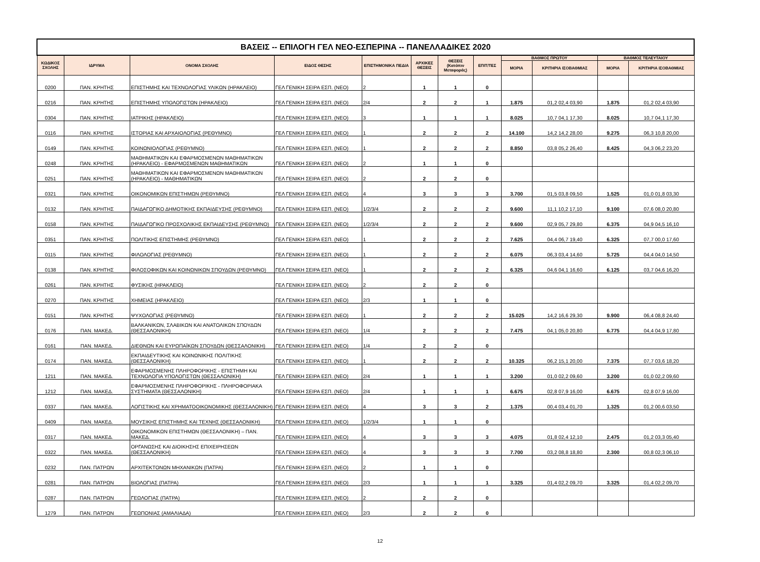| ΒΑΣΕΙΣ -- ΕΠΙΛΟΓΗ ΓΕΛ ΝΕΟ-ΕΣΠΕΡΙΝΑ -- ΠΑΝΕΛΛΑΔΙΚΕΣ 2020 | | | | | | | | | | | |
| ΚΩΔΙΚΟΣ ΣΧΟΛΗΣ | ΙΔΡΥΜΑ | ΟΝΟΜΑ ΣΧΟΛΗΣ | ΕΙΔΟΣ ΘΕΣΗΣ | ΕΠΙΣΤΗΜΟΝΙΚΑ ΠΕΔΙΑ | ΑΡΧΙΚΕΣ ΘΕΣΕΙΣ | ΘΕΣΕΙΣ (Κατόπιν Μεταφοράς) | ΕΠΙΤ/ΤΕΣ | ΒΑΘΜΟΣ ΠΡΩΤΟΥ | | ΒΑΘΜΟΣ ΤΕΛΕΥΤΑΙΟΥ | |
| | | | | | | | | ΜΟΡΙΑ | ΚΡΙΤΗΡΙΑ ΙΣΟΒΑΘΜΙΑΣ | ΜΟΡΙΑ | ΚΡΙΤΗΡΙΑ ΙΣΟΒΑΘΜΙΑΣ |
| 0200 | ΠΑΝ. ΚΡΗΤΗΣ | ΕΠΙΣΤΗΜΗΣ ΚΑΙ ΤΕΧΝΟΛΟΓΙΑΣ ΥΛΙΚΩΝ (ΗΡΑΚΛΕΙΟ) | ΓΕΛ ΓΕΝΙΚΗ ΣΕΙΡΑ ΕΣΠ. (ΝΕΟ) | 2 | 1 | 1 | 0 | | | | |
| 0216 | ΠΑΝ. ΚΡΗΤΗΣ | ΕΠΙΣΤΗΜΗΣ ΥΠΟΛΟΓΙΣΤΩΝ (ΗΡΑΚΛΕΙΟ) | ΓΕΛ ΓΕΝΙΚΗ ΣΕΙΡΑ ΕΣΠ. (ΝΕΟ) | 2/4 | 2 | 2 | 1 | 1.875 | 01,2 02,4 03,90 | 1.875 | 01,2 02,4 03,90 |
| 0304 | ΠΑΝ. ΚΡΗΤΗΣ | ΙΑΤΡΙΚΗΣ (ΗΡΑΚΛΕΙΟ) | ΓΕΛ ΓΕΝΙΚΗ ΣΕΙΡΑ ΕΣΠ. (ΝΕΟ) | 3 | 1 | 1 | 1 | 8.025 | 10,7 04,1 17,30 | 8.025 | 10,7 04,1 17,30 |
| 0116 | ΠΑΝ. ΚΡΗΤΗΣ | ΙΣΤΟΡΙΑΣ ΚΑΙ ΑΡΧΑΙΟΛΟΓΙΑΣ (ΡΕΘΥΜΝΟ) | ΓΕΛ ΓΕΝΙΚΗ ΣΕΙΡΑ ΕΣΠ. (ΝΕΟ) | 1 | 2 | 2 | 2 | 14.100 | 14,2 14,2 28,00 | 9.275 | 06,3 10,8 20,00 |
| 0149 | ΠΑΝ. ΚΡΗΤΗΣ | ΚΟΙΝΩΝΙΟΛΟΓΙΑΣ (ΡΕΘΥΜΝΟ) | ΓΕΛ ΓΕΝΙΚΗ ΣΕΙΡΑ ΕΣΠ. (ΝΕΟ) | 1 | 2 | 2 | 2 | 8.850 | 03,8 05,2 26,40 | 8.425 | 04,3 06,2 23,20 |
| 0248 | ΠΑΝ. ΚΡΗΤΗΣ | ΜΑΘΗΜΑΤΙΚΩΝ ΚΑΙ ΕΦΑΡΜΟΣΜΕΝΩΝ ΜΑΘΗΜΑΤΙΚΩΝ (ΗΡΑΚΛΕΙΟ) - ΕΦΑΡΜΟΣΜΕΝΩΝ ΜΑΘΗΜΑΤΙΚΩΝ | ΓΕΛ ΓΕΝΙΚΗ ΣΕΙΡΑ ΕΣΠ. (ΝΕΟ) | 2 | 1 | 1 | 0 | | | | |
| 0251 | ΠΑΝ. ΚΡΗΤΗΣ | ΜΑΘΗΜΑΤΙΚΩΝ ΚΑΙ ΕΦΑΡΜΟΣΜΕΝΩΝ ΜΑΘΗΜΑΤΙΚΩΝ (ΗΡΑΚΛΕΙΟ) - ΜΑΘΗΜΑΤΙΚΩΝ | ΓΕΛ ΓΕΝΙΚΗ ΣΕΙΡΑ ΕΣΠ. (ΝΕΟ) | 2 | 2 | 2 | 0 | | | | |
| 0321 | ΠΑΝ. ΚΡΗΤΗΣ | ΟΙΚΟΝΟΜΙΚΩΝ ΕΠΙΣΤΗΜΩΝ (ΡΕΘΥΜΝΟ) | ΓΕΛ ΓΕΝΙΚΗ ΣΕΙΡΑ ΕΣΠ. (ΝΕΟ) | 4 | 3 | 3 | 3 | 3.700 | 01,5 03,8 09,50 | 1.525 | 01,0 01,8 03,30 |
| 0132 | ΠΑΝ. ΚΡΗΤΗΣ | ΠΑΙΔΑΓΩΓΙΚΟ ΔΗΜΟΤΙΚΗΣ ΕΚΠΑΙΔΕΥΣΗΣ (ΡΕΘΥΜΝΟ) | ΓΕΛ ΓΕΝΙΚΗ ΣΕΙΡΑ ΕΣΠ. (ΝΕΟ) | 1/2/3/4 | 2 | 2 | 2 | 9.600 | 11,1 10,2 17,10 | 9.100 | 07,6 08,0 20,80 |
| 0158 | ΠΑΝ. ΚΡΗΤΗΣ | ΠΑΙΔΑΓΩΓΙΚΟ ΠΡΟΣΧΟΛΙΚΗΣ ΕΚΠΑΙΔΕΥΣΗΣ (ΡΕΘΥΜΝΟ) | ΓΕΛ ΓΕΝΙΚΗ ΣΕΙΡΑ ΕΣΠ. (ΝΕΟ) | 1/2/3/4 | 2 | 2 | 2 | 9.600 | 02,9 05,7 29,80 | 6.375 | 04,9 04,5 16,10 |
| 0351 | ΠΑΝ. ΚΡΗΤΗΣ | ΠΟΛΙΤΙΚΗΣ ΕΠΙΣΤΗΜΗΣ (ΡΕΘΥΜΝΟ) | ΓΕΛ ΓΕΝΙΚΗ ΣΕΙΡΑ ΕΣΠ. (ΝΕΟ) | 1 | 2 | 2 | 2 | 7.625 | 04,4 06,7 19,40 | 6.325 | 07,7 00,0 17,60 |
| 0115 | ΠΑΝ. ΚΡΗΤΗΣ | ΦΙΛΟΛΟΓΙΑΣ (ΡΕΘΥΜΝΟ) | ΓΕΛ ΓΕΝΙΚΗ ΣΕΙΡΑ ΕΣΠ. (ΝΕΟ) | 1 | 2 | 2 | 2 | 6.075 | 06,3 03,4 14,60 | 5.725 | 04,4 04,0 14,50 |
| 0138 | ΠΑΝ. ΚΡΗΤΗΣ | ΦΙΛΟΣΟΦΙΚΩΝ ΚΑΙ ΚΟΙΝΩΝΙΚΩΝ ΣΠΟΥΔΩΝ (ΡΕΘΥΜΝΟ) | ΓΕΛ ΓΕΝΙΚΗ ΣΕΙΡΑ ΕΣΠ. (ΝΕΟ) | 1 | 2 | 2 | 2 | 6.325 | 04,6 04,1 16,60 | 6.125 | 03,7 04,6 16,20 |
| 0261 | ΠΑΝ. ΚΡΗΤΗΣ | ΦΥΣΙΚΗΣ (ΗΡΑΚΛΕΙΟ) | ΓΕΛ ΓΕΝΙΚΗ ΣΕΙΡΑ ΕΣΠ. (ΝΕΟ) | 2 | 2 | 2 | 0 | | | | |
| 0270 | ΠΑΝ. ΚΡΗΤΗΣ | ΧΗΜΕΙΑΣ (ΗΡΑΚΛΕΙΟ) | ΓΕΛ ΓΕΝΙΚΗ ΣΕΙΡΑ ΕΣΠ. (ΝΕΟ) | 2/3 | 1 | 1 | 0 | | | | |
| 0151 | ΠΑΝ. ΚΡΗΤΗΣ | ΨΥΧΟΛΟΓΙΑΣ (ΡΕΘΥΜΝΟ) | ΓΕΛ ΓΕΝΙΚΗ ΣΕΙΡΑ ΕΣΠ. (ΝΕΟ) | 1 | 2 | 2 | 2 | 15.025 | 14,2 16,6 29,30 | 9.900 | 06,4 08,8 24,40 |
| 0176 | ΠΑΝ. ΜΑΚΕΔ. | ΒΑΛΚΑΝΙΚΩΝ, ΣΛΑΒΙΚΩΝ ΚΑΙ ΑΝΑΤΟΛΙΚΩΝ ΣΠΟΥΔΩΝ (ΘΕΣΣΑΛΟΝΙΚΗ) | ΓΕΛ ΓΕΝΙΚΗ ΣΕΙΡΑ ΕΣΠ. (ΝΕΟ) | 1/4 | 2 | 2 | 2 | 7.475 | 04,1 05,0 20,80 | 6.775 | 04,4 04,9 17,80 |
| 0161 | ΠΑΝ. ΜΑΚΕΔ. | ΔΙΕΘΝΩΝ ΚΑΙ ΕΥΡΩΠΑΪΚΩΝ ΣΠΟΥΔΩΝ (ΘΕΣΣΑΛΟΝΙΚΗ) | ΓΕΛ ΓΕΝΙΚΗ ΣΕΙΡΑ ΕΣΠ. (ΝΕΟ) | 1/4 | 2 | 2 | 0 | | | | |
| 0174 | ΠΑΝ. ΜΑΚΕΔ. | ΕΚΠΑΙΔΕΥΤΙΚΗΣ ΚΑΙ ΚΟΙΝΩΝΙΚΗΣ ΠΟΛΙΤΙΚΗΣ (ΘΕΣΣΑΛΟΝΙΚΗ) | ΓΕΛ ΓΕΝΙΚΗ ΣΕΙΡΑ ΕΣΠ. (ΝΕΟ) | 1 | 2 | 2 | 2 | 10.325 | 06,2 15,1 20,00 | 7.375 | 07,7 03,6 18,20 |
| 1211 | ΠΑΝ. ΜΑΚΕΔ. | ΕΦΑΡΜΟΣΜΕΝΗΣ ΠΛΗΡΟΦΟΡΙΚΗΣ - ΕΠΙΣΤΗΜΗ ΚΑΙ ΤΕΧΝΟΛΟΓΙΑ ΥΠΟΛΟΓΙΣΤΩΝ (ΘΕΣΣΑΛΟΝΙΚΗ) | ΓΕΛ ΓΕΝΙΚΗ ΣΕΙΡΑ ΕΣΠ. (ΝΕΟ) | 2/4 | 1 | 1 | 1 | 3.200 | 01,0 02,2 09,60 | 3.200 | 01,0 02,2 09,60 |
| 1212 | ΠΑΝ. ΜΑΚΕΔ. | ΕΦΑΡΜΟΣΜΕΝΗΣ ΠΛΗΡΟΦΟΡΙΚΗΣ - ΠΛΗΡΟΦΟΡΙΑΚΑ ΣΥΣΤΗΜΑΤΑ (ΘΕΣΣΑΛΟΝΙΚΗ) | ΓΕΛ ΓΕΝΙΚΗ ΣΕΙΡΑ ΕΣΠ. (ΝΕΟ) | 2/4 | 1 | 1 | 1 | 6.675 | 02,8 07,9 16,00 | 6.675 | 02,8 07,9 16,00 |
| 0337 | ΠΑΝ. ΜΑΚΕΔ. | ΛΟΓΙΣΤΙΚΗΣ ΚΑΙ ΧΡΗΜΑΤΟΟΙΚΟΝΟΜΙΚΗΣ (ΘΕΣΣΑΛΟΝΙΚΗ) | ΓΕΛ ΓΕΝΙΚΗ ΣΕΙΡΑ ΕΣΠ. (ΝΕΟ) | 4 | 3 | 3 | 2 | 1.375 | 00,4 03,4 01,70 | 1.325 | 01,2 00,6 03,50 |
| 0409 | ΠΑΝ. ΜΑΚΕΔ. | ΜΟΥΣΙΚΗΣ ΕΠΙΣΤΗΜΗΣ ΚΑΙ ΤΕΧΝΗΣ (ΘΕΣΣΑΛΟΝΙΚΗ) | ΓΕΛ ΓΕΝΙΚΗ ΣΕΙΡΑ ΕΣΠ. (ΝΕΟ) | 1/2/3/4 | 1 | 1 | 0 | | | | |
| 0317 | ΠΑΝ. ΜΑΚΕΔ. | ΟΙΚΟΝΟΜΙΚΩΝ ΕΠΙΣΤΗΜΩΝ (ΘΕΣΣΑΛΟΝΙΚΗ) – ΠΑΝ. ΜΑΚΕΔ. | ΓΕΛ ΓΕΝΙΚΗ ΣΕΙΡΑ ΕΣΠ. (ΝΕΟ) | 4 | 3 | 3 | 3 | 4.075 | 01,8 02,4 12,10 | 2.475 | 01,2 03,3 05,40 |
| 0322 | ΠΑΝ. ΜΑΚΕΔ. | ΟΡΓΑΝΩΣΗΣ ΚΑΙ ΔΙΟΙΚΗΣΗΣ ΕΠΙΧΕΙΡΗΣΕΩΝ (ΘΕΣΣΑΛΟΝΙΚΗ) | ΓΕΛ ΓΕΝΙΚΗ ΣΕΙΡΑ ΕΣΠ. (ΝΕΟ) | 4 | 3 | 3 | 3 | 7.700 | 03,2 08,8 18,80 | 2.300 | 00,8 02,3 06,10 |
| 0232 | ΠΑΝ. ΠΑΤΡΩΝ | ΑΡΧΙΤΕΚΤΟΝΩΝ ΜΗΧΑΝΙΚΩΝ (ΠΑΤΡΑ) | ΓΕΛ ΓΕΝΙΚΗ ΣΕΙΡΑ ΕΣΠ. (ΝΕΟ) | 2 | 1 | 1 | 0 | | | | |
| 0281 | ΠΑΝ. ΠΑΤΡΩΝ | ΒΙΟΛΟΓΙΑΣ (ΠΑΤΡΑ) | ΓΕΛ ΓΕΝΙΚΗ ΣΕΙΡΑ ΕΣΠ. (ΝΕΟ) | 2/3 | 1 | 1 | 1 | 3.325 | 01,4 02,2 09,70 | 3.325 | 01,4 02,2 09,70 |
| 0287 | ΠΑΝ. ΠΑΤΡΩΝ | ΓΕΩΛΟΓΙΑΣ (ΠΑΤΡΑ) | ΓΕΛ ΓΕΝΙΚΗ ΣΕΙΡΑ ΕΣΠ. (ΝΕΟ) | 2 | 2 | 2 | 0 | | | | |
| 1279 | ΠΑΝ. ΠΑΤΡΩΝ | ΓΕΩΠΟΝΙΑΣ (ΑΜΑΛΙΑΔΑ) | ΓΕΛ ΓΕΝΙΚΗ ΣΕΙΡΑ ΕΣΠ. (ΝΕΟ) | 2/3 | 2 | 2 | 0 | | | | |
12